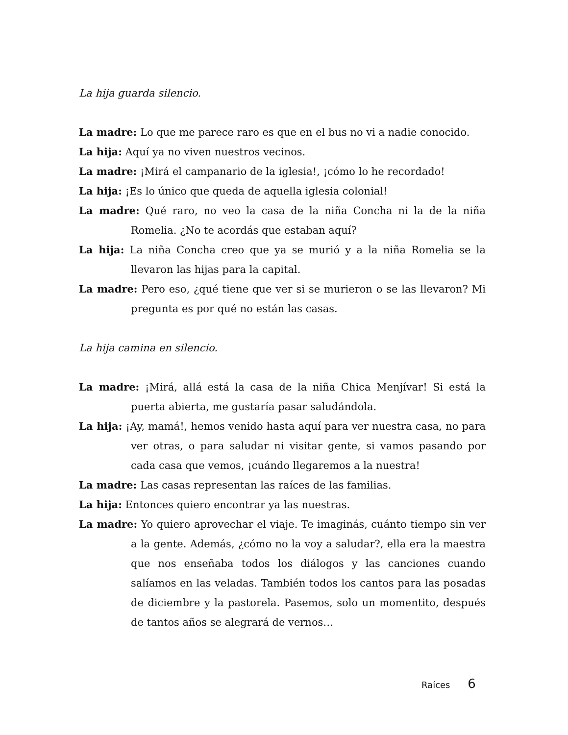La hija guarda silencio.
La madre: Lo que me parece raro es que en el bus no vi a nadie conocido.
La hija: Aquí ya no viven nuestros vecinos.
La madre: ¡Mirá el campanario de la iglesia!, ¡cómo lo he recordado!
La hija: ¡Es lo único que queda de aquella iglesia colonial!
La madre: Qué raro, no veo la casa de la niña Concha ni la de la niña Romelia. ¿No te acordás que estaban aquí?
La hija: La niña Concha creo que ya se murió y a la niña Romelia se la llevaron las hijas para la capital.
La madre: Pero eso, ¿qué tiene que ver si se murieron o se las llevaron? Mi pregunta es por qué no están las casas.
La hija camina en silencio.
La madre: ¡Mirá, allá está la casa de la niña Chica Menjívar! Si está la puerta abierta, me gustaría pasar saludándola.
La hija: ¡Ay, mamá!, hemos venido hasta aquí para ver nuestra casa, no para ver otras, o para saludar ni visitar gente, si vamos pasando por cada casa que vemos, ¡cuándo llegaremos a la nuestra!
La madre: Las casas representan las raíces de las familias.
La hija: Entonces quiero encontrar ya las nuestras.
La madre: Yo quiero aprovechar el viaje. Te imaginás, cuánto tiempo sin ver a la gente. Además, ¿cómo no la voy a saludar?, ella era la maestra que nos enseñaba todos los diálogos y las canciones cuando salíamos en las veladas. También todos los cantos para las posadas de diciembre y la pastorela. Pasemos, solo un momentito, después de tantos años se alegrará de vernos…
Raíces 6